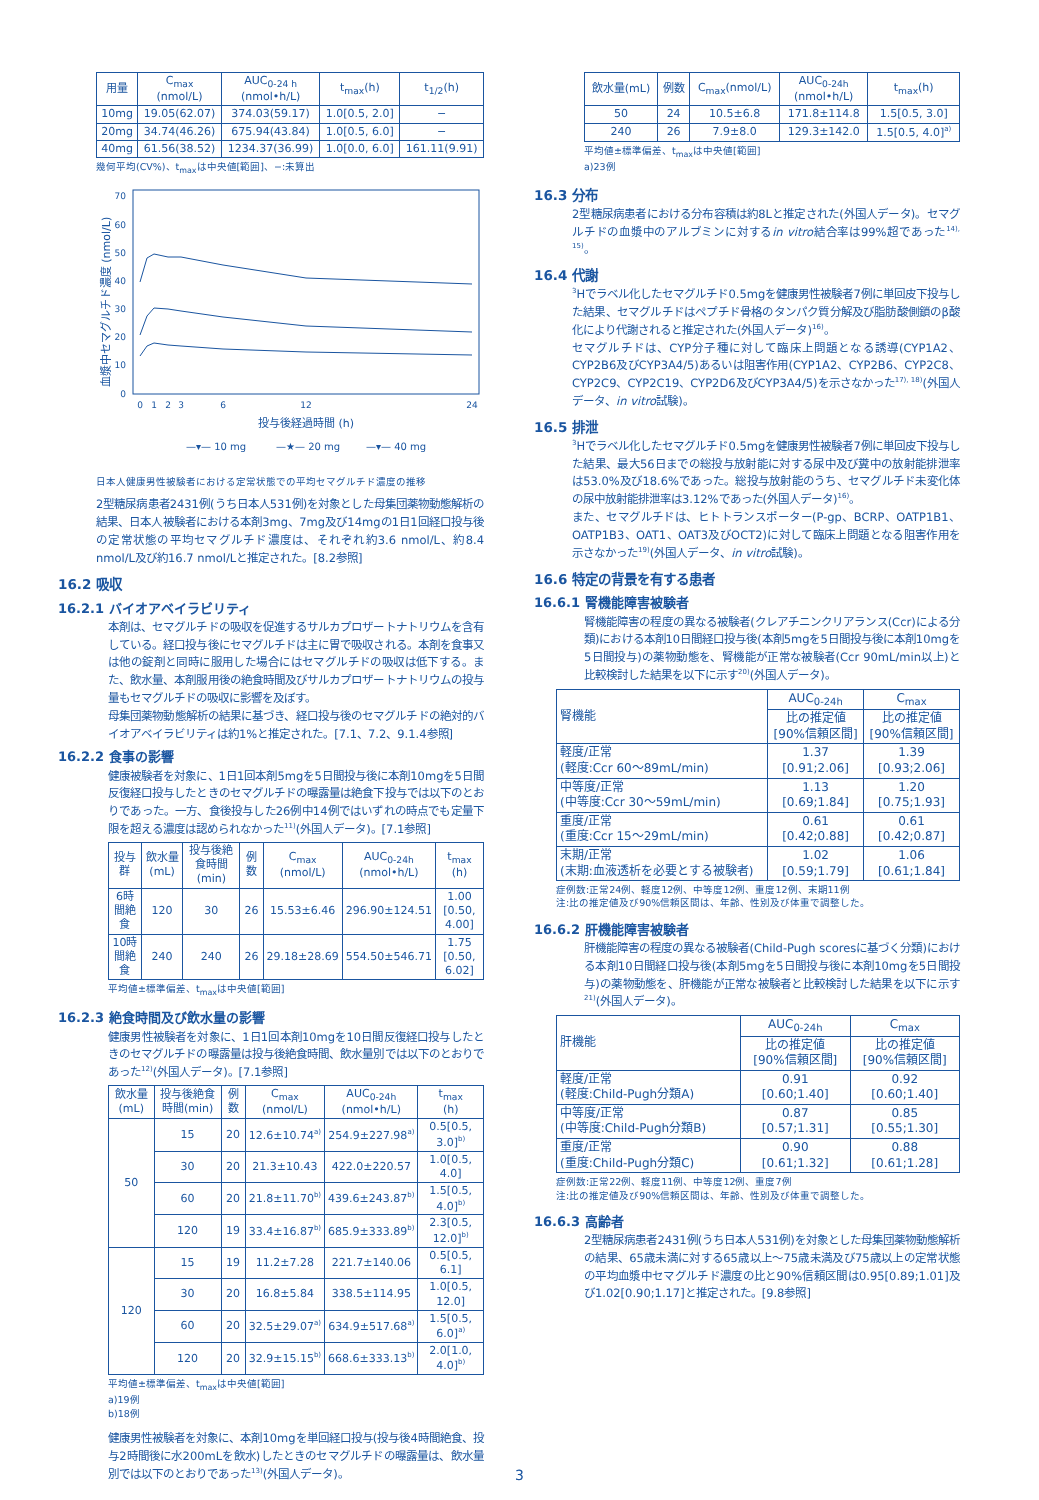| 用量 | C<sub>max</sub> (nmol/L) | AUC<sub>0-24 h</sub> (nmol•h/L) | t<sub>max</sub>(h) | t<sub>1/2</sub>(h) |
| --- | --- | --- | --- | --- |
| 10mg | 19.05(62.07) | 374.03(59.17) | 1.0[0.5, 2.0] | − |
| 20mg | 34.74(46.26) | 675.94(43.84) | 1.0[0.5, 6.0] | − |
| 40mg | 61.56(38.52) | 1234.37(36.99) | 1.0[0.0, 6.0] | 161.11(9.91) |
幾何平均(CV%)、t<sub>max</sub>は中央値[範囲]、−:未算出
血漿中セマグルチド濃度 (nmol/L)
0
10
20
30
40
50
60
70
0
1
2
3
6
12
24
投与後経過時間 (h)
—▾— 10 mg
—★— 20 mg
—▾— 40 mg
日本人健康男性被験者における定常状態での平均セマグルチド濃度の推移
2型糖尿病患者2431例(うち日本人531例)を対象とした母集団薬物動態解析の結果、日本人被験者における本剤3mg、7mg及び14mgの1日1回経口投与後の定常状態の平均セマグルチド濃度は、それぞれ約3.6 nmol/L、約8.4 nmol/L及び約16.7 nmol/Lと推定された。[8.2参照]
16.2 吸収
16.2.1 バイオアベイラビリティ
本剤は、セマグルチドの吸収を促進するサルカプロザートナトリウムを含有している。経口投与後にセマグルチドは主に胃で吸収される。本剤を食事又は他の錠剤と同時に服用した場合にはセマグルチドの吸収は低下する。また、飲水量、本剤服用後の絶食時間及びサルカプロザートナトリウムの投与量もセマグルチドの吸収に影響を及ぼす。
母集団薬物動態解析の結果に基づき、経口投与後のセマグルチドの絶対的バイオアベイラビリティは約1%と推定された。[7.1、7.2、9.1.4参照]
16.2.2 食事の影響
健康被験者を対象に、1日1回本剤5mgを5日間投与後に本剤10mgを5日間反復経口投与したときのセマグルチドの曝露量は絶食下投与では以下のとおりであった。一方、食後投与した26例中14例ではいずれの時点でも定量下限を超える濃度は認められなかった<sup>11)</sup>(外国人データ)。[7.1参照]
| 投与群 | 飲水量(mL) | 投与後絶食時間(min) | 例数 | C<sub>max</sub> (nmol/L) | AUC<sub>0-24h</sub> (nmol•h/L) | t<sub>max</sub> (h) |
| --- | --- | --- | --- | --- | --- | --- |
| 6時間絶食 | 120 | 30 | 26 | 15.53±6.46 | 296.90±124.51 | 1.00 [0.50, 4.00] |
| 10時間絶食 | 240 | 240 | 26 | 29.18±28.69 | 554.50±546.71 | 1.75 [0.50, 6.02] |
平均値±標準偏差、t<sub>max</sub>は中央値[範囲]
16.2.3 絶食時間及び飲水量の影響
健康男性被験者を対象に、1日1回本剤10mgを10日間反復経口投与したときのセマグルチドの曝露量は投与後絶食時間、飲水量別では以下のとおりであった<sup>12)</sup>(外国人データ)。[7.1参照]
| 飲水量(mL) | 投与後絶食時間(min) | 例数 | C<sub>max</sub> (nmol/L) | AUC<sub>0-24h</sub> (nmol•h/L) | t<sub>max</sub> (h) |
| --- | --- | --- | --- | --- | --- |
| 50 | 15 | 20 | 12.6±10.74<sup>a)</sup> | 254.9±227.98<sup>a)</sup> | 0.5[0.5, 3.0]<sup>b)</sup> |
| | 30 | 20 | 21.3±10.43 | 422.0±220.57 | 1.0[0.5, 4.0] |
| | 60 | 20 | 21.8±11.70<sup>b)</sup> | 439.6±243.87<sup>b)</sup> | 1.5[0.5, 4.0]<sup>b)</sup> |
| | 120 | 19 | 33.4±16.87<sup>b)</sup> | 685.9±333.89<sup>b)</sup> | 2.3[0.5, 12.0]<sup>b)</sup> |
| 120 | 15 | 19 | 11.2±7.28 | 221.7±140.06 | 0.5[0.5, 6.1] |
| | 30 | 20 | 16.8±5.84 | 338.5±114.95 | 1.0[0.5, 12.0] |
| | 60 | 20 | 32.5±29.07<sup>a)</sup> | 634.9±517.68<sup>a)</sup> | 1.5[0.5, 6.0]<sup>a)</sup> |
| | 120 | 20 | 32.9±15.15<sup>b)</sup> | 668.6±333.13<sup>b)</sup> | 2.0[1.0, 4.0]<sup>b)</sup> |
平均値±標準偏差、t<sub>max</sub>は中央値[範囲]
a)19例
b)18例
健康男性被験者を対象に、本剤10mgを単回経口投与(投与後4時間絶食、投与2時間後に水200mLを飲水)したときのセマグルチドの曝露量は、飲水量別では以下のとおりであった<sup>13)</sup>(外国人データ)。
| 飲水量(mL) | 例数 | C<sub>max</sub>(nmol/L) | AUC<sub>0-24h</sub> (nmol•h/L) | t<sub>max</sub>(h) |
| --- | --- | --- | --- | --- |
| 50 | 24 | 10.5±6.8 | 171.8±114.8 | 1.5[0.5, 3.0] |
| 240 | 26 | 7.9±8.0 | 129.3±142.0 | 1.5[0.5, 4.0]<sup>a)</sup> |
平均値±標準偏差、t<sub>max</sub>は中央値[範囲]
a)23例
16.3 分布
2型糖尿病患者における分布容積は約8Lと推定された(外国人データ)。セマグルチドの血漿中のアルブミンに対するin vitro結合率は99%超であった<sup>14), 15)</sup>。
16.4 代謝
<sup>3</sup>Hでラベル化したセマグルチド0.5mgを健康男性被験者7例に単回皮下投与した結果、セマグルチドはペプチド骨格のタンパク質分解及び脂肪酸側鎖のβ酸化により代謝されると推定された(外国人データ)<sup>16)</sup>。
セマグルチドは、CYP分子種に対して臨床上問題となる誘導(CYP1A2、CYP2B6及びCYP3A4/5)あるいは阻害作用(CYP1A2、CYP2B6、CYP2C8、CYP2C9、CYP2C19、CYP2D6及びCYP3A4/5)を示さなかった<sup>17), 18)</sup>(外国人データ、in vitro試験)。
16.5 排泄
<sup>3</sup>Hでラベル化したセマグルチド0.5mgを健康男性被験者7例に単回皮下投与した結果、最大56日までの総投与放射能に対する尿中及び糞中の放射能排泄率は53.0%及び18.6%であった。総投与放射能のうち、セマグルチド未変化体の尿中放射能排泄率は3.12%であった(外国人データ)<sup>16)</sup>。
また、セマグルチドは、ヒトトランスポーター(P-gp、BCRP、OATP1B1、OATP1B3、OAT1、OAT3及びOCT2)に対して臨床上問題となる阻害作用を示さなかった<sup>19)</sup>(外国人データ、in vitro試験)。
16.6 特定の背景を有する患者
16.6.1 腎機能障害被験者
腎機能障害の程度の異なる被験者(クレアチニンクリアランス(Ccr)による分類)における本剤10日間経口投与後(本剤5mgを5日間投与後に本剤10mgを5日間投与)の薬物動態を、腎機能が正常な被験者(Ccr 90mL/min以上)と比較検討した結果を以下に示す<sup>20)</sup>(外国人データ)。
| 腎機能 | AUC<sub>0-24h</sub> | C<sub>max</sub> |
| --- | --- | --- |
| | 比の推定値 [90%信頼区間] | 比の推定値 [90%信頼区間] |
| 軽度/正常 (軽度:Ccr 60〜89mL/min) | 1.37 [0.91;2.06] | 1.39 [0.93;2.06] |
| 中等度/正常 (中等度:Ccr 30〜59mL/min) | 1.13 [0.69;1.84] | 1.20 [0.75;1.93] |
| 重度/正常 (重度:Ccr 15〜29mL/min) | 0.61 [0.42;0.88] | 0.61 [0.42;0.87] |
| 末期/正常 (末期:血液透析を必要とする被験者) | 1.02 [0.59;1.79] | 1.06 [0.61;1.84] |
症例数:正常24例、軽度12例、中等度12例、重度12例、末期11例
注:比の推定値及び90%信頼区間は、年齢、性別及び体重で調整した。
16.6.2 肝機能障害被験者
肝機能障害の程度の異なる被験者(Child-Pugh scoresに基づく分類)における本剤10日間経口投与後(本剤5mgを5日間投与後に本剤10mgを5日間投与)の薬物動態を、肝機能が正常な被験者と比較検討した結果を以下に示す<sup>21)</sup>(外国人データ)。
| 肝機能 | AUC<sub>0-24h</sub> | C<sub>max</sub> |
| --- | --- | --- |
| | 比の推定値 [90%信頼区間] | 比の推定値 [90%信頼区間] |
| 軽度/正常 (軽度:Child-Pugh分類A) | 0.91 [0.60;1.40] | 0.92 [0.60;1.40] |
| 中等度/正常 (中等度:Child-Pugh分類B) | 0.87 [0.57;1.31] | 0.85 [0.55;1.30] |
| 重度/正常 (重度:Child-Pugh分類C) | 0.90 [0.61;1.32] | 0.88 [0.61;1.28] |
症例数:正常22例、軽度11例、中等度12例、重度7例
注:比の推定値及び90%信頼区間は、年齢、性別及び体重で調整した。
16.6.3 高齢者
2型糖尿病患者2431例(うち日本人531例)を対象とした母集団薬物動態解析の結果、65歳未満に対する65歳以上〜75歳未満及び75歳以上の定常状態の平均血漿中セマグルチド濃度の比と90%信頼区間は0.95[0.89;1.01]及び1.02[0.90;1.17]と推定された。[9.8参照]
3